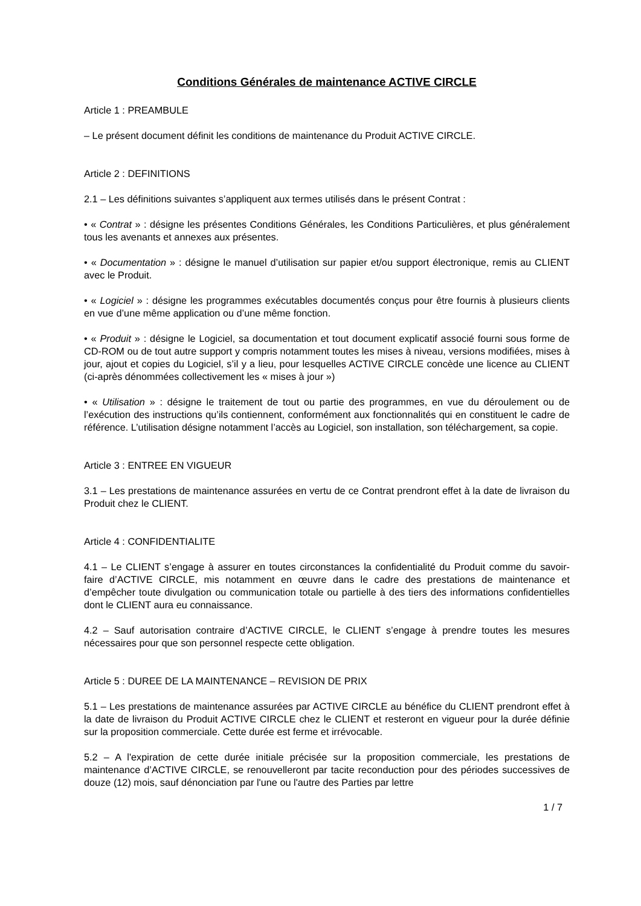Conditions Générales de maintenance ACTIVE CIRCLE
Article 1 : PREAMBULE
– Le présent document définit les conditions de maintenance du Produit ACTIVE CIRCLE.
Article 2 : DEFINITIONS
2.1 – Les définitions suivantes s’appliquent aux termes utilisés dans le présent Contrat :
• « Contrat » : désigne les présentes Conditions Générales, les Conditions Particulières, et plus généralement tous les avenants et annexes aux présentes.
• « Documentation » : désigne le manuel d’utilisation sur papier et/ou support électronique, remis au CLIENT avec le Produit.
• « Logiciel » : désigne les programmes exécutables documentés conçus pour être fournis à plusieurs clients en vue d’une même application ou d’une même fonction.
• « Produit » : désigne le Logiciel, sa documentation et tout document explicatif associé fourni sous forme de CD-ROM ou de tout autre support y compris notamment toutes les mises à niveau, versions modifiées, mises à jour, ajout et copies du Logiciel, s’il y a lieu, pour lesquelles ACTIVE CIRCLE concède une licence au CLIENT (ci-après dénommées collectivement les « mises à jour »)
• « Utilisation » : désigne le traitement de tout ou partie des programmes, en vue du déroulement ou de l’exécution des instructions qu’ils contiennent, conformément aux fonctionnalités qui en constituent le cadre de référence. L’utilisation désigne notamment l’accès au Logiciel, son installation, son téléchargement, sa copie.
Article 3 : ENTREE EN VIGUEUR
3.1 – Les prestations de maintenance assurées en vertu de ce Contrat prendront effet à la date de livraison du Produit chez le CLIENT.
Article 4 : CONFIDENTIALITE
4.1 – Le CLIENT s’engage à assurer en toutes circonstances la confidentialité du Produit comme du savoir-faire d’ACTIVE CIRCLE, mis notamment en œuvre dans le cadre des prestations de maintenance et d’empêcher toute divulgation ou communication totale ou partielle à des tiers des informations confidentielles dont le CLIENT aura eu connaissance.
4.2 – Sauf autorisation contraire d’ACTIVE CIRCLE, le CLIENT s’engage à prendre toutes les mesures nécessaires pour que son personnel respecte cette obligation.
Article 5 : DUREE DE LA MAINTENANCE – REVISION DE PRIX
5.1 – Les prestations de maintenance assurées par ACTIVE CIRCLE au bénéfice du CLIENT prendront effet à la date de livraison du Produit ACTIVE CIRCLE chez le CLIENT et resteront en vigueur pour la durée définie sur la proposition commerciale. Cette durée est ferme et irrévocable.
5.2 – A l'expiration de cette durée initiale précisée sur la proposition commerciale, les prestations de maintenance d’ACTIVE CIRCLE, se renouvelleront par tacite reconduction pour des périodes successives de douze (12) mois, sauf dénonciation par l'une ou l'autre des Parties par lettre
1 / 7